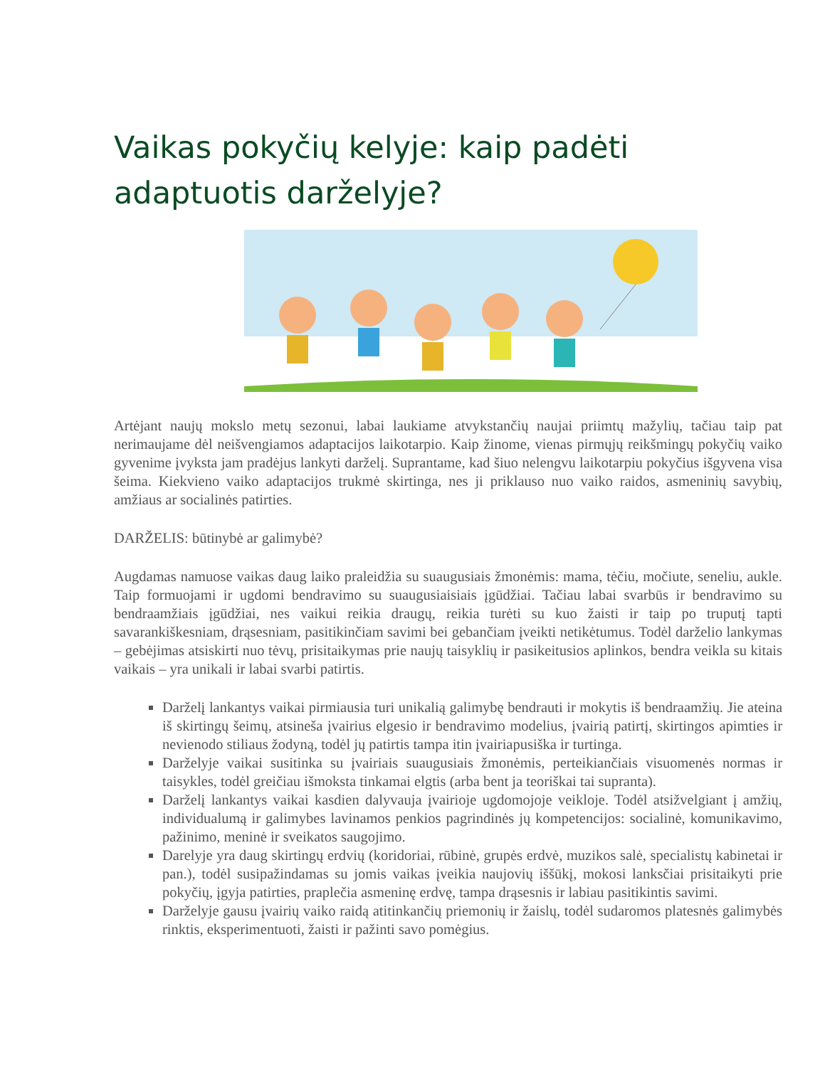Vaikas pokyčių kelyje: kaip padėti adaptuotis darželyje?
Artėjant naujų mokslo metų sezonui, labai laukiame atvykstančių naujai priimtų mažylių, tačiau taip pat nerimaujame dėl neišvengiamos adaptacijos laikotarpio. Kaip žinome, vienas pirmųjų reikšmingų pokyčių vaiko gyvenime įvyksta jam pradėjus lankyti darželį. Suprantame, kad šiuo nelengvu laikotarpiu pokyčius išgyvena visa šeima. Kiekvieno vaiko adaptacijos trukmė skirtinga, nes ji priklauso nuo vaiko raidos, asmeninių savybių, amžiaus ar socialinės patirties.
DARŽELIS: būtinybė ar galimybė?
Augdamas namuose vaikas daug laiko praleidžia su suaugusiais žmonėmis: mama, tėčiu, močiute, seneliu, aukle. Taip formuojami ir ugdomi bendravimo su suaugusiaisiais įgūdžiai. Tačiau labai svarbūs ir bendravimo su bendraamžiais įgūdžiai, nes vaikui reikia draugų, reikia turėti su kuo žaisti ir taip po truputį tapti savarankiškesniam, drąsesniam, pasitikinčiam savimi bei gebančiam įveikti netikėtumus. Todėl darželio lankymas – gebėjimas atsiskirti nuo tėvų, prisitaikymas prie naujų taisyklių ir pasikeitusios aplinkos, bendra veikla su kitais vaikais – yra unikali ir labai svarbi patirtis.
Darželį lankantys vaikai pirmiausia turi unikalią galimybę bendrauti ir mokytis iš bendraamžių. Jie ateina iš skirtingų šeimų, atsineša įvairius elgesio ir bendravimo modelius, įvairią patirtį, skirtingos apimties ir nevienodo stiliaus žodyną, todėl jų patirtis tampa itin įvairiapusiška ir turtinga.
Darželyje vaikai susitinka su įvairiais suaugusiais žmonėmis, perteikiančiais visuomenės normas ir taisykles, todėl greičiau išmoksta tinkamai elgtis (arba bent ja teoriškai tai supranta).
Darželį lankantys vaikai kasdien dalyvauja įvairioje ugdomojoje veikloje. Todėl atsižvelgiant į amžių, individualumą ir galimybes lavinamos penkios pagrindinės jų kompetencijos: socialinė, komunikavimo, pažinimo, meninė ir sveikatos saugojimo.
Darelyje yra daug skirtingų erdvių (koridoriai, rūbinė, grupės erdvė, muzikos salė, specialistų kabinetai ir pan.), todėl susipažindamas su jomis vaikas įveikia naujovių iššūkį, mokosi lanksčiai prisitaikyti prie pokyčių, įgyja patirties, praplečia asmeninę erdvę, tampa drąsesnis ir labiau pasitikintis savimi.
Darželyje gausu įvairių vaiko raidą atitinkančių priemonių ir žaislų, todėl sudaromos platesnės galimybės rinktis, eksperimentuoti, žaisti ir pažinti savo pomėgius.